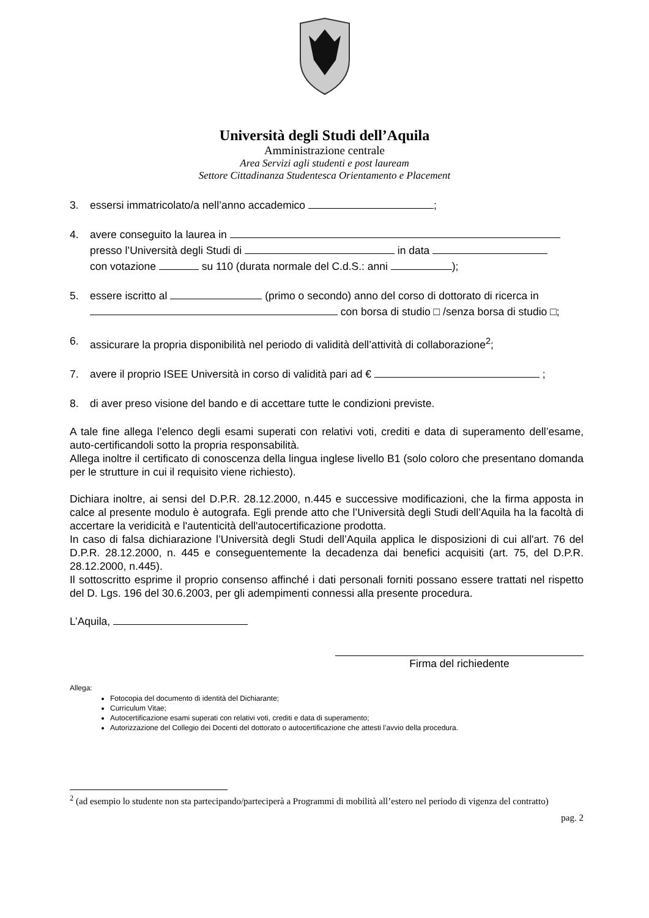Università degli Studi dell’Aquila
Amministrazione centrale
Area Servizi agli studenti e post lauream
Settore Cittadinanza Studentesca Orientamento e Placement
3. essersi immatricolato/a nell’anno accademico ;
4. avere conseguito la laurea in
presso l’Università degli Studi di in data
con votazione su 110 (durata normale del C.d.S.: anni );
5. essere iscritto al (primo o secondo) anno del corso di dottorato di ricerca in
con borsa di studio □ /senza borsa di studio □;
6. assicurare la propria disponibilità nel periodo di validità dell’attività di collaborazione<sup>2</sup>;
7. avere il proprio ISEE Università in corso di validità pari ad € ;
8. di aver preso visione del bando e di accettare tutte le condizioni previste.
A tale fine allega l’elenco degli esami superati con relativi voti, crediti e data di superamento dell’esame, auto-certificandoli sotto la propria responsabilità.
Allega inoltre il certificato di conoscenza della lingua inglese livello B1 (solo coloro che presentano domanda per le strutture in cui il requisito viene richiesto).
Dichiara inoltre, ai sensi del D.P.R. 28.12.2000, n.445 e successive modificazioni, che la firma apposta in calce al presente modulo è autografa. Egli prende atto che l’Università degli Studi dell’Aquila ha la facoltà di accertare la veridicità e l'autenticità dell'autocertificazione prodotta.
In caso di falsa dichiarazione l’Università degli Studi dell’Aquila applica le disposizioni di cui all'art. 76 del D.P.R. 28.12.2000, n. 445 e conseguentemente la decadenza dai benefici acquisiti (art. 75, del D.P.R. 28.12.2000, n.445).
Il sottoscritto esprime il proprio consenso affinché i dati personali forniti possano essere trattati nel rispetto del D. Lgs. 196 del 30.6.2003, per gli adempimenti connessi alla presente procedura.
L’Aquila,
Firma del richiedente
Allega:
Fotocopia del documento di identità del Dichiarante;
Curriculum Vitae;
Autocertificazione esami superati con relativi voti, crediti e data di superamento;
Autorizzazione del Collegio dei Docenti del dottorato o autocertificazione che attesti l’avvio della procedura.
<sup>2</sup> (ad esempio lo studente non sta partecipando/parteciperà a Programmi di mobilità all’estero nel periodo di vigenza del contratto)
pag. 2